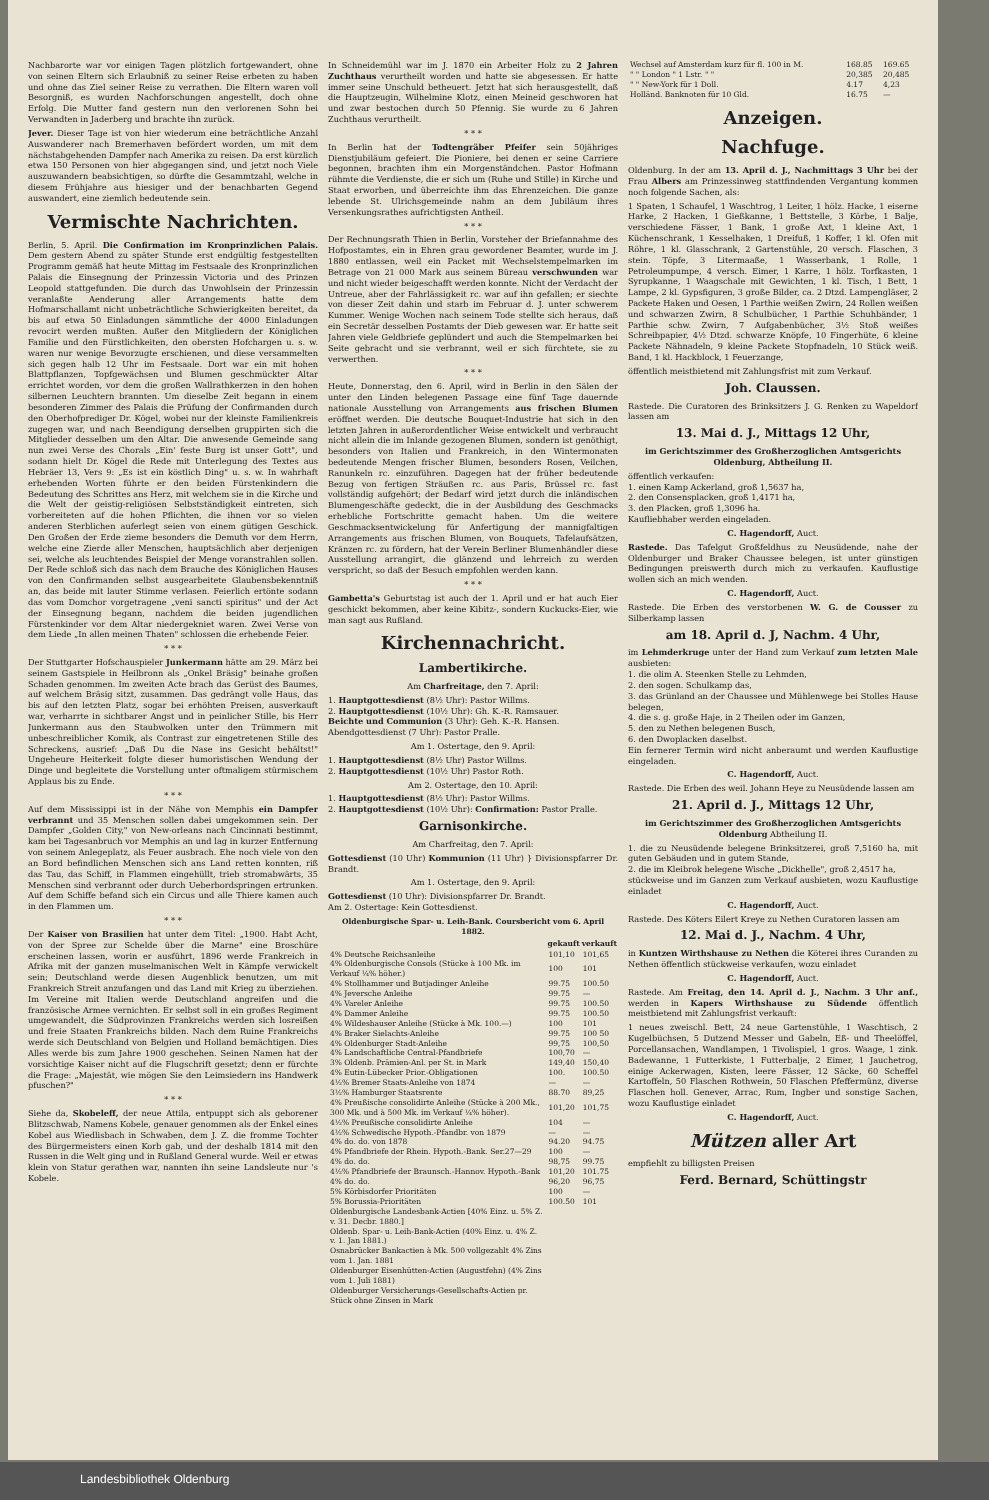Nachbarorte war vor einigen Tagen plötzlich fortgewandert, ohne von seinen Eltern sich Erlaubniß zu seiner Reise erbeten zu haben und ohne das Ziel seiner Reise zu verrathen. Die Eltern waren voll Besorgniß, es wurden Nachforschungen angestellt, doch ohne Erfolg. Die Mutter fand gestern nun den verlorenen Sohn bei Verwandten in Jaderberg und brachte ihn zurück.
Jever. Dieser Tage ist von hier wiederum eine beträchtliche Anzahl Auswanderer nach Bremerhaven befördert worden, um mit dem nächstabgehenden Dampfer nach Amerika zu reisen. Da erst kürzlich etwa 150 Personen von hier abgegangen sind, und jetzt noch Viele auszuwandern beabsichtigen, so dürfte die Gesammtzahl, welche in diesem Frühjahre aus hiesiger und der benachbarten Gegend auswandert, eine ziemlich bedeutende sein.
Vermischte Nachrichten.
Berlin, 5. April. Die Confirmation im Kronprinzlichen Palais. Dem gestern Abend zu später Stunde erst endgültig festgestellten Programm gemäß hat heute Mittag im Festsaale des Kronprinzlichen Palais die Einsegnung der Prinzessin Victoria und des Prinzen Leopold stattgefunden. Die durch das Unwohlsein der Prinzessin veranlaßte Aenderung aller Arrangements hatte dem Hofmarschallamt nicht unbeträchtliche Schwierigkeiten bereitet, da bis auf etwa 50 Einladungen sämmtliche der 4000 Einladungen revocirt werden mußten. Außer den Mitgliedern der Königlichen Familie und den Fürstlichkeiten, den obersten Hofchargen u. s. w. waren nur wenige Bevorzugte erschienen, und diese versammelten sich gegen halb 12 Uhr im Festsaale. Dort war ein mit hohen Blattpflanzen, Topfgewächsen und Blumen geschmückter Altar errichtet worden, vor dem die großen Wallrathkerzen in den hohen silbernen Leuchtern brannten. Um dieselbe Zeit begann in einem besonderen Zimmer des Palais die Prüfung der Confirmanden durch den Oberhofprediger Dr. Kögel, wobei nur der kleinste Familienkreis zugegen war, und nach Beendigung derselben gruppirten sich die Mitglieder desselben um den Altar. Die anwesende Gemeinde sang nun zwei Verse des Chorals „Ein' feste Burg ist unser Gott", und sodann hielt Dr. Kögel die Rede mit Unterlegung des Textes aus Hebräer 13, Vers 9: „Es ist ein köstlich Ding" u. s. w. In wahrhaft erhebenden Worten führte er den beiden Fürstenkindern die Bedeutung des Schrittes ans Herz, mit welchem sie in die Kirche und die Welt der geistig-religiösen Selbstständigkeit eintreten, sich vorbereiteten auf die hohen Pflichten, die ihnen vor so vielen anderen Sterblichen auferlegt seien von einem gütigen Geschick. Den Großen der Erde zieme besonders die Demuth vor dem Herrn, welche eine Zierde aller Menschen, hauptsächlich aber derjenigen sei, welche als leuchtendes Beispiel der Menge voranstrahlen sollen. Der Rede schloß sich das nach dem Brauche des Königlichen Hauses von den Confirmanden selbst ausgearbeitete Glaubensbekenntniß an, das beide mit lauter Stimme verlasen. Feierlich ertönte sodann das vom Domchor vorgetragene „veni sancti spiritus" und der Act der Einsegnung begann, nachdem die beiden jugendlichen Fürstenkinder vor dem Altar niedergekniet waren. Zwei Verse von dem Liede „In allen meinen Thaten" schlossen die erhebende Feier.
* * *
Der Stuttgarter Hofschauspieler Junkermann hätte am 29. März bei seinem Gastspiele in Heilbronn als „Onkel Bräsig" beinahe großen Schaden genommen. Im zweiten Acte brach das Gerüst des Baumes, auf welchem Bräsig sitzt, zusammen. Das gedrängt volle Haus, das bis auf den letzten Platz, sogar bei erhöhten Preisen, ausverkauft war, verharrte in sichtbarer Angst und in peinlicher Stille, bis Herr Junkermann aus den Staubwolken unter den Trümmern mit unbeschreiblicher Komik, als Contrast zur eingetretenen Stille des Schreckens, ausrief: „Daß Du die Nase ins Gesicht behältst!" Ungeheure Heiterkeit folgte dieser humoristischen Wendung der Dinge und begleitete die Vorstellung unter oftmaligem stürmischem Applaus bis zu Ende.
* * *
Auf dem Mississippi ist in der Nähe von Memphis ein Dampfer verbrannt und 35 Menschen sollen dabei umgekommen sein. Der Dampfer „Golden City," von New-orleans nach Cincinnati bestimmt, kam bei Tagesanbruch vor Memphis an und lag in kurzer Entfernung von seinem Anlegeplatz, als Feuer ausbrach. Ehe noch viele von den an Bord befindlichen Menschen sich ans Land retten konnten, riß das Tau, das Schiff, in Flammen eingehüllt, trieb stromabwärts, 35 Menschen sind verbrannt oder durch Ueberbordspringen ertrunken. Auf dem Schiffe befand sich ein Circus und alle Thiere kamen auch in den Flammen um.
* * *
Der Kaiser von Brasilien hat unter dem Titel: „1900. Habt Acht, von der Spree zur Schelde über die Marne" eine Broschüre erscheinen lassen, worin er ausführt, 1896 werde Frankreich in Afrika mit der ganzen muselmanischen Welt in Kämpfe verwickelt sein; Deutschland werde diesen Augenblick benutzen, um mit Frankreich Streit anzufangen und das Land mit Krieg zu überziehen. Im Vereine mit Italien werde Deutschland angreifen und die französische Armee vernichten. Er selbst soll in ein großes Regiment umgewandelt, die Südprovinzen Frankreichs werden sich losreißen und freie Staaten Frankreichs bilden. Nach dem Ruine Frankreichs werde sich Deutschland von Belgien und Holland bemächtigen. Dies Alles werde bis zum Jahre 1900 geschehen. Seinen Namen hat der vorsichtige Kaiser nicht auf die Flugschrift gesetzt; denn er fürchte die Frage: „Majestät, wie mögen Sie den Leimsiedern ins Handwerk pfuschen?"
* * *
Siehe da, Skobeleff, der neue Attila, entpuppt sich als geborener Blitzschwab, Namens Kobele, genauer genommen als der Enkel eines Kobel aus Wiedlisbach in Schwaben, dem J. Z. die fromme Tochter des Bürgermeisters einen Korb gab, und der deshalb 1814 mit den Russen in die Welt ging und in Rußland General wurde. Weil er etwas klein von Statur gerathen war, nannten ihn seine Landsleute nur 's Kobele.
In Schneidemühl war im J. 1870 ein Arbeiter Holz zu 2 Jahren Zuchthaus verurtheilt worden und hatte sie abgesessen. Er hatte immer seine Unschuld betheuert. Jetzt hat sich herausgestellt, daß die Hauptzeugin, Wilhelmine Klotz, einen Meineid geschworen hat und zwar bestochen durch 50 Pfennig. Sie wurde zu 6 Jahren Zuchthaus verurtheilt.
* * *
In Berlin hat der Todtengräber Pfeifer sein 50jähriges Dienstjubiläum gefeiert. Die Pioniere, bei denen er seine Carriere begonnen, brachten ihm ein Morgenständchen. Pastor Hofmann rühmte die Verdienste, die er sich um (Ruhe und Stille) in Kirche und Staat erworben, und überreichte ihm das Ehrenzeichen. Die ganze lebende St. Ulrichsgemeinde nahm an dem Jubiläum ihres Versenkungsrathes aufrichtigsten Antheil.
* * *
Der Rechnungsrath Thien in Berlin, Vorsteher der Briefannahme des Hofpostamtes, ein in Ehren grau gewordener Beamter, wurde im J. 1880 entlassen, weil ein Packet mit Wechselstempelmarken im Betrage von 21 000 Mark aus seinem Büreau verschwunden war und nicht wieder beigeschafft werden konnte. Nicht der Verdacht der Untreue, aber der Fahrlässigkeit rc. war auf ihn gefallen; er siechte von dieser Zeit dahin und starb im Februar d. J. unter schwerem Kummer. Wenige Wochen nach seinem Tode stellte sich heraus, daß ein Secretär desselben Postamts der Dieb gewesen war. Er hatte seit Jahren viele Geldbriefe geplündert und auch die Stempelmarken bei Seite gebracht und sie verbrannt, weil er sich fürchtete, sie zu verwerthen.
* * *
Heute, Donnerstag, den 6. April, wird in Berlin in den Sälen der unter den Linden belegenen Passage eine fünf Tage dauernde nationale Ausstellung von Arrangements aus frischen Blumen eröffnet werden. Die deutsche Bouquet-Industrie hat sich in den letzten Jahren in außerordentlicher Weise entwickelt und verbraucht nicht allein die im Inlande gezogenen Blumen, sondern ist genöthigt, besonders von Italien und Frankreich, in den Wintermonaten bedeutende Mengen frischer Blumen, besonders Rosen, Veilchen, Ranunkeln rc. einzuführen. Dagegen hat der früher bedeutende Bezug von fertigen Sträußen rc. aus Paris, Brüssel rc. fast vollständig aufgehört; der Bedarf wird jetzt durch die inländischen Blumengeschäfte gedeckt, die in der Ausbildung des Geschmacks erhebliche Fortschritte gemacht haben. Um die weitere Geschmacksentwickelung für Anfertigung der mannigfaltigen Arrangements aus frischen Blumen, von Bouquets, Tafelaufsätzen, Kränzen rc. zu fördern, hat der Verein Berliner Blumenhändler diese Ausstellung arrangirt, die glänzend und lehrreich zu werden verspricht, so daß der Besuch empfohlen werden kann.
* * *
Gambetta's Geburtstag ist auch der 1. April und er hat auch Eier geschickt bekommen, aber keine Kibitz-, sondern Kuckucks-Eier, wie man sagt aus Rußland.
Kirchennachricht.
Lambertikirche.
Am Charfreitage, den 7. April:
1. Hauptgottesdienst (8½ Uhr): Pastor Willms.
2. Hauptgottesdienst (10½ Uhr): Gh. K.-R. Ramsauer.
Beichte und Communion (3 Uhr): Geh. K.-R. Hansen.
Abendgottesdienst (7 Uhr): Pastor Pralle.
Am 1. Ostertage, den 9. April:
1. Hauptgottesdienst (8½ Uhr) Pastor Willms.
2. Hauptgottesdienst (10½ Uhr) Pastor Roth.
Am 2. Ostertage, den 10. April:
1. Hauptgottesdienst (8½ Uhr): Pastor Willms.
2. Hauptgottesdienst (10½ Uhr): Confirmation: Pastor Pralle.
Garnisonkirche.
Am Charfreitag, den 7. April:
Gottesdienst (10 Uhr) Kommunion (11 Uhr) } Divisionspfarrer Dr. Brandt.
Am 1. Ostertage, den 9. April:
Gottesdienst (10 Uhr): Divisionspfarrer Dr. Brandt.
Am 2. Ostertage: Kein Gottesdienst.
| Oldenburgische Spar- u. Leih-Bank. Coursbericht vom 6. April 1882. | | |
| --- | --- | --- |
| | gekauft | verkauft |
| 4% Deutsche Reichsanleihe | 101,10 | 101,65 |
| 4% Oldenburgische Consols (Stücke à 100 Mk. im Verkauf ¼% höher.) | 100 | 101 |
| 4% Stollhammer und Butjadinger Anleihe | 99.75 | 100.50 |
| 4% Jeversche Anleihe | 99.75 | — |
| 4% Vareler Anleihe | 99.75 | 100.50 |
| 4% Dammer Anleihe | 99.75 | 100.50 |
| 4% Wildeshauser Anleihe (Stücke à Mk. 100.—) | 100 | 101 |
| 4% Braker Sielachts-Anleihe | 99.75 | 100 50 |
| 4% Oldenburger Stadt-Anleihe | 99,75 | 100,50 |
| 4% Landschaftliche Central-Pfandbriefe | 100,70 | — |
| 3% Oldenb. Prämien-Anl. per St. in Mark | 149,40 | 150,40 |
| 4% Eutin-Lübecker Prior.-Obligationen | 100. | 100.50 |
| 4½% Bremer Staats-Anleihe von 1874 | — | — |
| 3½% Hamburger Staatsrente | 88.70 | 89,25 |
| 4% Preußische consolidirte Anleihe (Stücke à 200 Mk., 300 Mk. und à 500 Mk. im Verkauf ¼% höher). | 101,20 | 101,75 |
| 4½% Preußische consolidirte Anleihe | 104 | — |
| 4½% Schwedische Hypoth.-Pfandbr. von 1879 | — | — |
| 4% do. do. von 1878 | 94.20 | 94.75 |
| 4% Pfandbriefe der Rhein. Hypoth.-Bank. Ser.27—29 | 100 | — |
| 4% do. do. | 98,75 | 99.75 |
| 4½% Pfandbriefe der Braunsch.-Hannov. Hypoth.-Bank | 101,20 | 101.75 |
| 4% do. do. | 96,20 | 96,75 |
| 5% Körbisdorfer Prioritäten | 100 | — |
| 5% Borussia-Prioritäten | 100.50 | 101 |
| Oldenburgische Landesbank-Actien [40% Einz. u. 5% Z. v. 31. Decbr. 1880.] | | |
| Oldenb. Spar- u. Leih-Bank-Actien (40% Einz. u. 4% Z. v. 1. Jan 1881.) | | |
| Osnabrücker Bankactien à Mk. 500 vollgezahlt 4% Zins vom 1. Jan. 1881 | | |
| Oldenburger Eisenhütten-Actien (Augustfehn) (4% Zins vom 1. Juli 1881) | | |
| Oldenburger Versicherungs-Gesellschafts-Actien pr. Stück ohne Zinsen in Mark | | |
| Wechsel auf Amsterdam kurz für fl. 100 in M. | 168.85 | 169.65 |
| " " London " 1 Lstr. " " | 20,385 | 20,485 |
| " " New-York für 1 Doll. | 4.17 | 4,23 |
| Holländ. Banknoten für 10 Gld. | 16.75 | — |
Anzeigen.
Nachfuge.
Oldenburg. In der am 13. April d. J., Nachmittags 3 Uhr bei der Frau Albers am Prinzessinweg stattfindenden Vergantung kommen noch folgende Sachen, als:
1 Spaten, 1 Schaufel, 1 Waschtrog, 1 Leiter, 1 hölz. Hacke, 1 eiserne Harke, 2 Hacken, 1 Gießkanne, 1 Bettstelle, 3 Körbe, 1 Balje, verschiedene Fässer, 1 Bank, 1 große Axt, 1 kleine Axt, 1 Küchenschrank, 1 Kesselhaken, 1 Dreifuß, 1 Koffer, 1 kl. Ofen mit Röhre, 1 kl. Glasschrank, 2 Gartenstühle, 20 versch. Flaschen, 3 stein. Töpfe, 3 Litermaaße, 1 Wasserbank, 1 Rolle, 1 Petroleumpumpe, 4 versch. Eimer, 1 Karre, 1 hölz. Torfkasten, 1 Syrupkanne, 1 Waagschale mit Gewichten, 1 kl. Tisch, 1 Bett, 1 Lampe, 2 kl. Gypsfiguren, 3 große Bilder, ca. 2 Dtzd. Lampengläser, 2 Packete Haken und Oesen, 1 Parthie weißen Zwirn, 24 Rollen weißen und schwarzen Zwirn, 8 Schulbücher, 1 Parthie Schuhbänder, 1 Parthie schw. Zwirn, 7 Aufgabenbücher, 3½ Stoß weißes Schreibpapier, 4½ Dtzd. schwarze Knöpfe, 10 Fingerhüte, 6 kleine Packete Nähnadeln, 9 kleine Packete Stopfnadeln, 10 Stück weiß. Band, 1 kl. Hackblock, 1 Feuerzange,
öffentlich meistbietend mit Zahlungsfrist mit zum Verkauf.
Joh. Claussen.
Rastede. Die Curatoren des Brinksitzers J. G. Renken zu Wapeldorf lassen am
13. Mai d. J., Mittags 12 Uhr,
im Gerichtszimmer des Großherzoglichen Amtsgerichts Oldenburg, Abtheilung II.
öffentlich verkaufen:
1. einen Kamp Ackerland, groß 1,5637 ha,
2. den Consensplacken, groß 1,4171 ha,
3. den Placken, groß 1,3096 ha.
Kaufliebhaber werden eingeladen.
C. Hagendorff, Auct.
Rastede. Das Tafelgut Großfeldhus zu Neusüdende, nahe der Oldenburger und Braker Chaussee belegen, ist unter günstigen Bedingungen preiswerth durch mich zu verkaufen. Kauflustige wollen sich an mich wenden.
C. Hagendorff, Auct.
Rastede. Die Erben des verstorbenen W. G. de Cousser zu Silberkamp lassen
am 18. April d. J, Nachm. 4 Uhr,
im Lehmderkruge unter der Hand zum Verkauf zum letzten Male ausbieten:
1. die olim A. Steenken Stelle zu Lehmden,
2. den sogen. Schulkamp das,
3. das Grünland an der Chaussee und Mühlenwege bei Stolles Hause belegen,
4. die s. g. große Haje, in 2 Theilen oder im Ganzen,
5. den zu Nethen belegenen Busch,
6. den Dwoplacken daselbst.
Ein fernerer Termin wird nicht anberaumt und werden Kauflustige eingeladen.
C. Hagendorff, Auct.
Rastede. Die Erben des weil. Johann Heye zu Neusüdende lassen am
21. April d. J., Mittags 12 Uhr,
im Gerichtszimmer des Großherzoglichen Amtsgerichts Oldenburg Abtheilung II.
1. die zu Neusüdende belegene Brinksitzerei, groß 7,5160 ha, mit guten Gebäuden und in gutem Stande,
2. die im Kleibrok belegene Wische „Dickhelle", groß 2,4517 ha,
stückweise und im Ganzen zum Verkauf ausbieten, wozu Kauflustige einladet
C. Hagendorff, Auct.
Rastede. Des Köters Eilert Kreye zu Nethen Curatoren lassen am
12. Mai d. J., Nachm. 4 Uhr,
in Kuntzen Wirthshause zu Nethen die Köterei ihres Curanden zu Nethen öffentlich stückweise verkaufen, wozu einladet
C. Hagendorff, Auct.
Rastede. Am Freitag, den 14. April d. J., Nachm. 3 Uhr anf., werden in Kapers Wirthshause zu Südende öffentlich meistbietend mit Zahlungsfrist verkauft:
1 neues zweischl. Bett, 24 neue Gartenstühle, 1 Waschtisch, 2 Kugelbüchsen, 5 Dutzend Messer und Gabeln, Eß- und Theelöffel, Porcellansachen, Wandlampen, 1 Tivolispiel, 1 gros. Waage, 1 zink. Badewanne, 1 Futterkiste, 1 Futterbalje, 2 Eimer, 1 Jauchetrog, einige Ackerwagen, Kisten, leere Fässer, 12 Säcke, 60 Scheffel Kartoffeln, 50 Flaschen Rothwein, 50 Flaschen Pfeffermünz, diverse Flaschen holl. Genever, Arrac, Rum, Ingber und sonstige Sachen, wozu Kauflustige einladet
C. Hagendorff, Auct.
Mützen aller Art
empfiehlt zu billigsten Preisen
Ferd. Bernard, Schüttingstr
Landesbibliothek Oldenburg